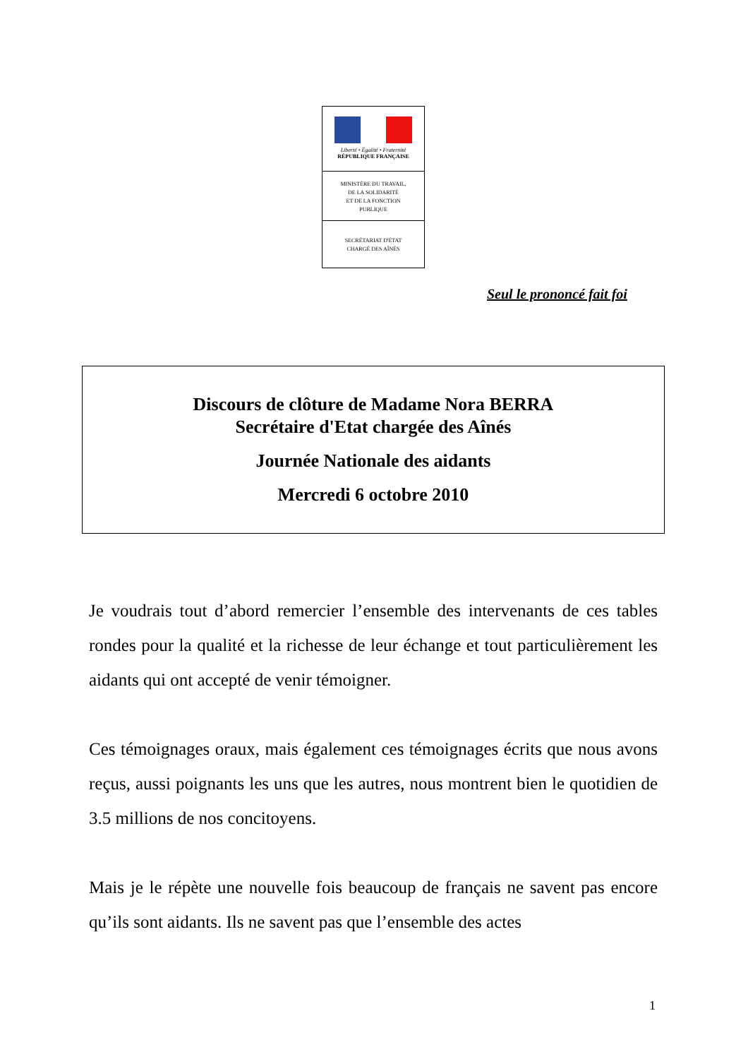Liberté • Égalité • Fraternité
RÉPUBLIQUE FRANÇAISE
MINISTÈRE DU TRAVAIL,
DE LA SOLIDARITÉ
ET DE LA FONCTION
PUBLIQUE
SECRÉTARIAT D'ÉTAT
CHARGÉ DES AÎNÉS
Seul le prononcé fait foi
Discours de clôture de Madame Nora BERRA
Secrétaire d'Etat chargée des Aînés
Journée Nationale des aidants
Mercredi 6 octobre 2010
Je voudrais tout d’abord remercier l’ensemble des intervenants de ces tables rondes pour la qualité et la richesse de leur échange et tout particulièrement les aidants qui ont accepté de venir témoigner.
Ces témoignages oraux, mais également ces témoignages écrits que nous avons reçus, aussi poignants les uns que les autres, nous montrent bien le quotidien de 3.5 millions de nos concitoyens.
Mais je le répète une nouvelle fois beaucoup de français ne savent pas encore qu’ils sont aidants. Ils ne savent pas que l’ensemble des actes
1